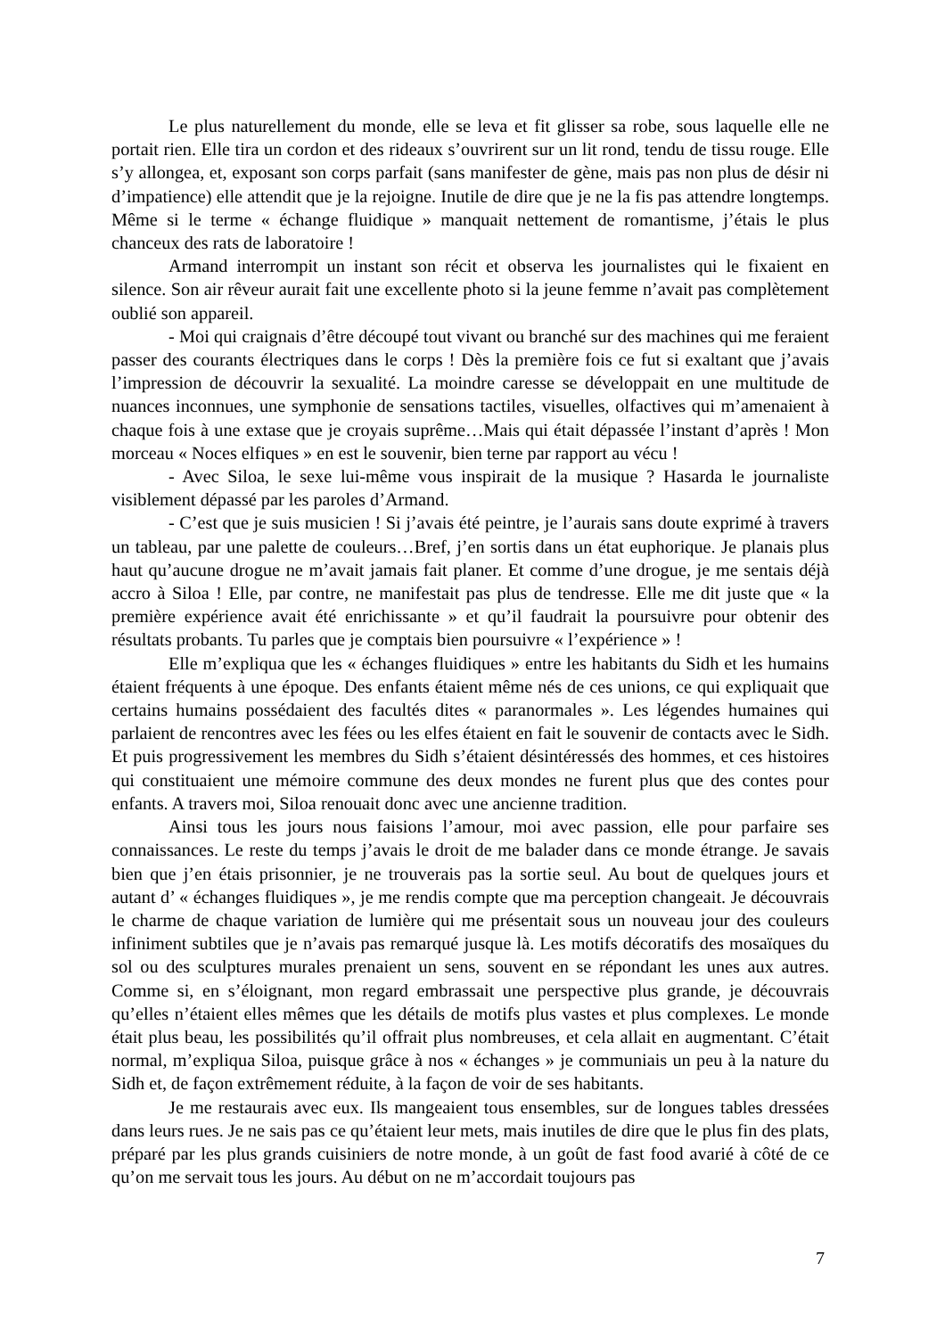Le plus naturellement du monde, elle se leva et fit glisser sa robe, sous laquelle elle ne portait rien. Elle tira un cordon et des rideaux s’ouvrirent sur un lit rond, tendu de tissu rouge. Elle s’y allongea, et, exposant son corps parfait (sans manifester de gène, mais pas non plus de désir ni d’impatience) elle attendit que je la rejoigne. Inutile de dire que je ne la fis pas attendre longtemps. Même si le terme « échange fluidique » manquait nettement de romantisme, j’étais le plus chanceux des rats de laboratoire !
Armand interrompit un instant son récit et observa les journalistes qui le fixaient en silence. Son air rêveur aurait fait une excellente photo si la jeune femme n’avait pas complètement oublié son appareil.
- Moi qui craignais d’être découpé tout vivant ou branché sur des machines qui me feraient passer des courants électriques dans le corps ! Dès la première fois ce fut si exaltant que j’avais l’impression de découvrir la sexualité. La moindre caresse se développait en une multitude de nuances inconnues, une symphonie de sensations tactiles, visuelles, olfactives qui m’amenaient à chaque fois à une extase que je croyais suprême…Mais qui était dépassée l’instant d’après ! Mon morceau « Noces elfiques » en est le souvenir, bien terne par rapport au vécu !
- Avec Siloa, le sexe lui-même vous inspirait de la musique ? Hasarda le journaliste visiblement dépassé par les paroles d’Armand.
- C’est que je suis musicien ! Si j’avais été peintre, je l’aurais sans doute exprimé à travers un tableau, par une palette de couleurs…Bref, j’en sortis dans un état euphorique. Je planais plus haut qu’aucune drogue ne m’avait jamais fait planer. Et comme d’une drogue, je me sentais déjà accro à Siloa ! Elle, par contre, ne manifestait pas plus de tendresse. Elle me dit juste que « la première expérience avait été enrichissante » et qu’il faudrait la poursuivre pour obtenir des résultats probants. Tu parles que je comptais bien poursuivre « l’expérience » !
Elle m’expliqua que les « échanges fluidiques » entre les habitants du Sidh et les humains étaient fréquents à une époque. Des enfants étaient même nés de ces unions, ce qui expliquait que certains humains possédaient des facultés dites « paranormales ». Les légendes humaines qui parlaient de rencontres avec les fées ou les elfes étaient en fait le souvenir de contacts avec le Sidh. Et puis progressivement les membres du Sidh s’étaient désintéressés des hommes, et ces histoires qui constituaient une mémoire commune des deux mondes ne furent plus que des contes pour enfants. A travers moi, Siloa renouait donc avec une ancienne tradition.
Ainsi tous les jours nous faisions l’amour, moi avec passion, elle pour parfaire ses connaissances. Le reste du temps j’avais le droit de me balader dans ce monde étrange. Je savais bien que j’en étais prisonnier, je ne trouverais pas la sortie seul. Au bout de quelques jours et autant d’ « échanges fluidiques », je me rendis compte que ma perception changeait. Je découvrais le charme de chaque variation de lumière qui me présentait sous un nouveau jour des couleurs infiniment subtiles que je n’avais pas remarqué jusque là. Les motifs décoratifs des mosaïques du sol ou des sculptures murales prenaient un sens, souvent en se répondant les unes aux autres. Comme si, en s’éloignant, mon regard embrassait une perspective plus grande, je découvrais qu’elles n’étaient elles mêmes que les détails de motifs plus vastes et plus complexes. Le monde était plus beau, les possibilités qu’il offrait plus nombreuses, et cela allait en augmentant. C’était normal, m’expliqua Siloa, puisque grâce à nos « échanges » je communiais un peu à la nature du Sidh et, de façon extrêmement réduite, à la façon de voir de ses habitants.
Je me restaurais avec eux. Ils mangeaient tous ensembles, sur de longues tables dressées dans leurs rues. Je ne sais pas ce qu’étaient leur mets, mais inutiles de dire que le plus fin des plats, préparé par les plus grands cuisiniers de notre monde, à un goût de fast food avarié à côté de ce qu’on me servait tous les jours. Au début on ne m’accordait toujours pas
7